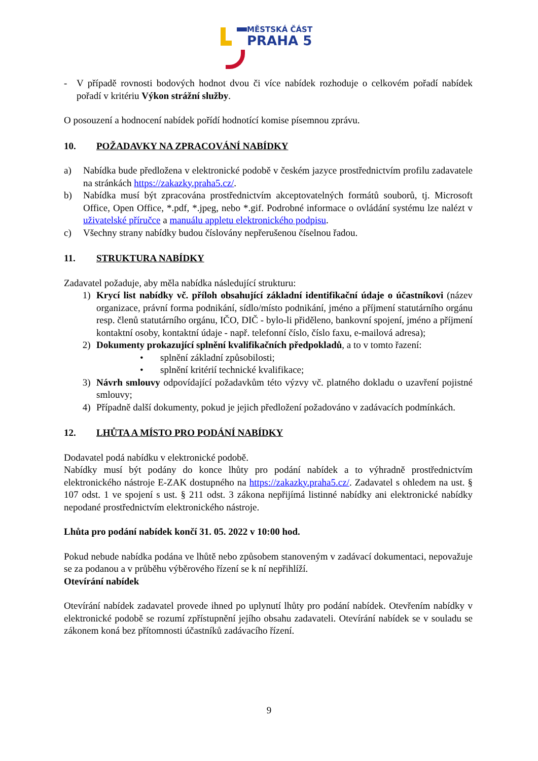MĚSTSKÁ ČÁST
PRAHA 5
- V případě rovnosti bodových hodnot dvou či více nabídek rozhoduje o celkovém pořadí nabídek pořadí v kritériu Výkon strážní služby.
O posouzení a hodnocení nabídek pořídí hodnotící komise písemnou zprávu.
10. POŽADAVKY NA ZPRACOVÁNÍ NABÍDKY
a) Nabídka bude předložena v elektronické podobě v českém jazyce prostřednictvím profilu zadavatele na stránkách https://zakazky.praha5.cz/.
b) Nabídka musí být zpracována prostřednictvím akceptovatelných formátů souborů, tj. Microsoft Office, Open Office, *.pdf, *.jpeg, nebo *.gif. Podrobné informace o ovládání systému lze nalézt v uživatelské příručce a manuálu appletu elektronického podpisu.
c) Všechny strany nabídky budou číslovány nepřerušenou číselnou řadou.
11. STRUKTURA NABÍDKY
Zadavatel požaduje, aby měla nabídka následující strukturu:
1) Krycí list nabídky vč. příloh obsahující základní identifikační údaje o účastníkovi (název organizace, právní forma podnikání, sídlo/místo podnikání, jméno a příjmení statutárního orgánu resp. členů statutárního orgánu, IČO, DIČ - bylo-li přiděleno, bankovní spojení, jméno a příjmení kontaktní osoby, kontaktní údaje - např. telefonní číslo, číslo faxu, e-mailová adresa);
2) Dokumenty prokazující splnění kvalifikačních předpokladů, a to v tomto řazení:
• splnění základní způsobilosti;
• splnění kritérií technické kvalifikace;
3) Návrh smlouvy odpovídající požadavkům této výzvy vč. platného dokladu o uzavření pojistné smlouvy;
4) Případně další dokumenty, pokud je jejich předložení požadováno v zadávacích podmínkách.
12. LHŮTA A MÍSTO PRO PODÁNÍ NABÍDKY
Dodavatel podá nabídku v elektronické podobě.
Nabídky musí být podány do konce lhůty pro podání nabídek a to výhradně prostřednictvím elektronického nástroje E-ZAK dostupného na https://zakazky.praha5.cz/. Zadavatel s ohledem na ust. § 107 odst. 1 ve spojení s ust. § 211 odst. 3 zákona nepřijímá listinné nabídky ani elektronické nabídky nepodané prostřednictvím elektronického nástroje.
Lhůta pro podání nabídek končí 31. 05. 2022 v 10:00 hod.
Pokud nebude nabídka podána ve lhůtě nebo způsobem stanoveným v zadávací dokumentaci, nepovažuje se za podanou a v průběhu výběrového řízení se k ní nepřihlíží.
Otevírání nabídek
Otevírání nabídek zadavatel provede ihned po uplynutí lhůty pro podání nabídek. Otevřením nabídky v elektronické podobě se rozumí zpřístupnění jejího obsahu zadavateli. Otevírání nabídek se v souladu se zákonem koná bez přítomnosti účastníků zadávacího řízení.
9